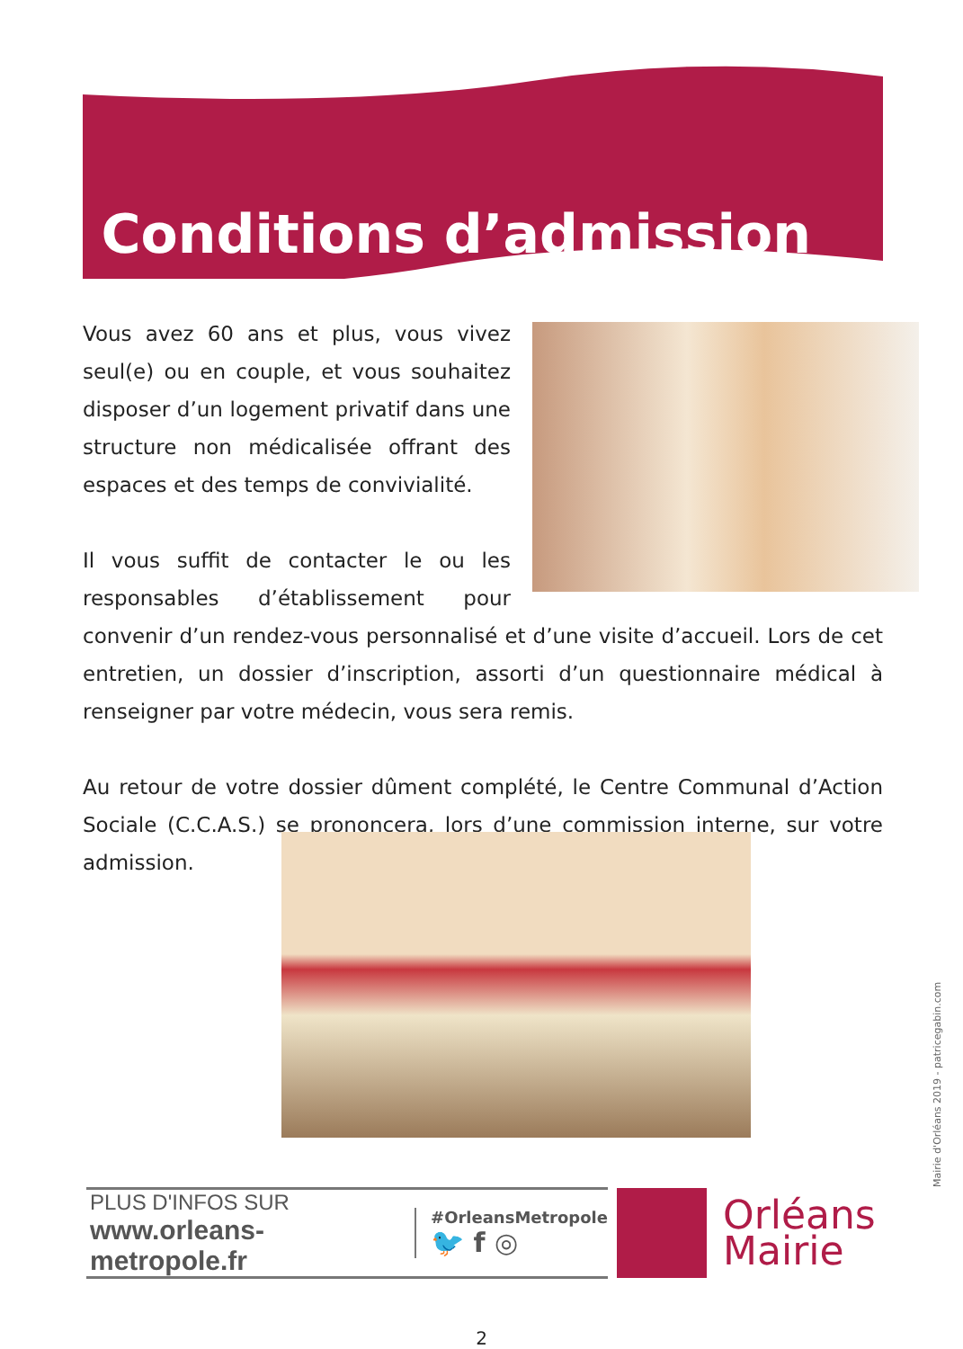Conditions d’admission
Vous avez 60 ans et plus, vous vivez seul(e) ou en couple, et vous souhaitez disposer d’un logement privatif dans une structure non médicalisée offrant des espaces et des temps de convivialité.
Il vous suffit de contacter le ou les responsables d’établissement pour convenir d’un rendez-vous personnalisé et d’une visite d’accueil. Lors de cet entretien, un dossier d’inscription, assorti d’un questionnaire médical à renseigner par votre médecin, vous sera remis.
Au retour de votre dossier dûment complété, le Centre Communal d’Action Sociale (C.C.A.S.) se prononcera, lors d’une commission interne, sur votre admission.
PLUS D'INFOS SUR
www.orleans-metropole.fr
#OrleansMetropole
🐦 f ◎
Orléans
Mairie
Mairie d'Orléans 2019 - patricegabin.com
2